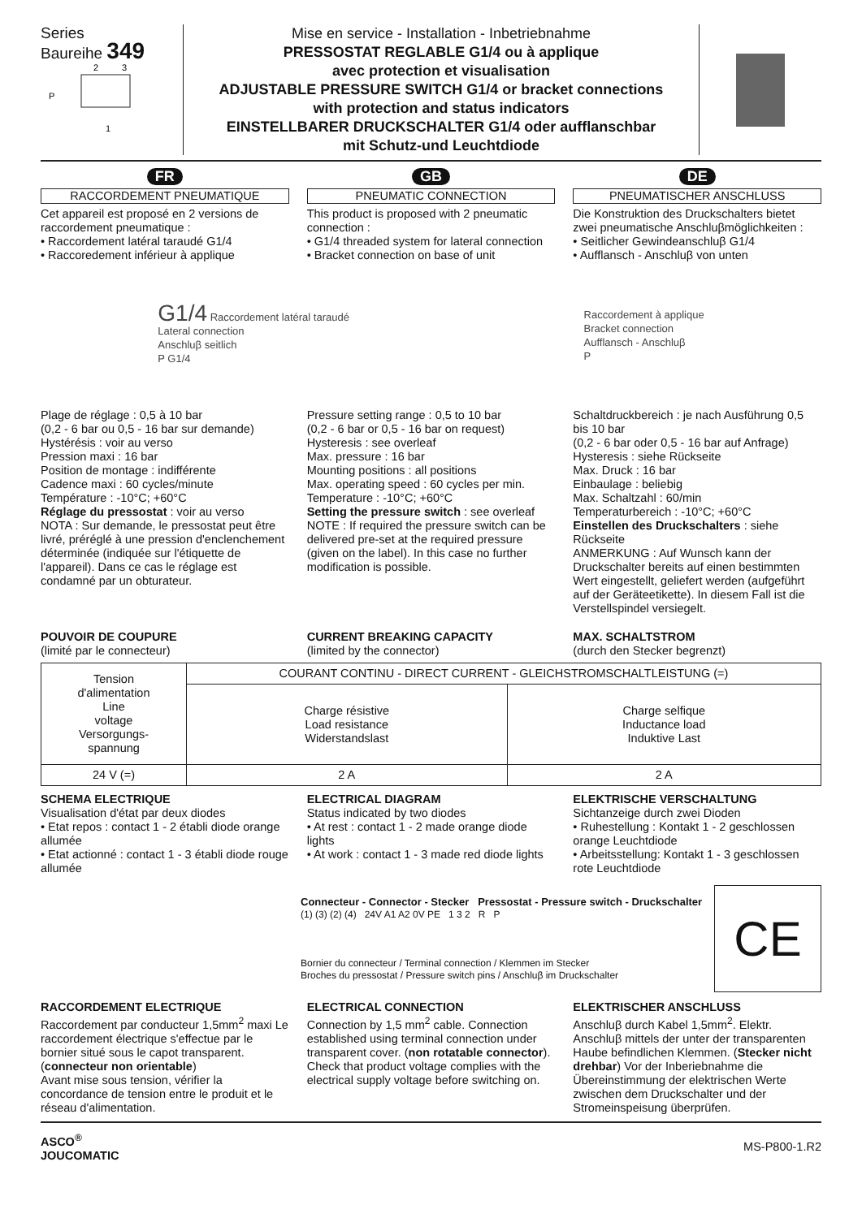Series
Baureihe 349
P
2
3
1
Mise en service - Installation - Inbetriebnahme
PRESSOSTAT REGLABLE G1/4 ou à applique
avec protection et visualisation
ADJUSTABLE PRESSURE SWITCH G1/4 or bracket connections
with protection and status indicators
EINSTELLBARER DRUCKSCHALTER G1/4 oder aufflanschbar
mit Schutz-und Leuchtdiode
FR
RACCORDEMENT PNEUMATIQUE
Cet appareil est proposé en 2 versions de raccordement pneumatique :
• Raccordement latéral taraudé G1/4
• Raccoredement inférieur à applique
GB
PNEUMATIC CONNECTION
This product is proposed with 2 pneumatic connection :
• G1/4 threaded system for lateral connection
• Bracket connection on base of unit
DE
PNEUMATISCHER ANSCHLUSS
Die Konstruktion des Druckschalters bietet zwei pneumatische Anschluβmöglichkeiten :
• Seitlicher Gewindeanschluβ G1/4
• Aufflansch - Anschluβ von unten
G1/4 Raccordement latéral taraudé
Lateral connection
Anschluβ seitlich
P G1/4
Raccordement à applique
Bracket connection
Aufflansch - Anschluβ
P
Plage de réglage : 0,5 à 10 bar
(0,2 - 6 bar ou 0,5 - 16 bar sur demande)
Hystérésis : voir au verso
Pression maxi : 16 bar
Position de montage : indifférente
Cadence maxi : 60 cycles/minute
Température : -10°C; +60°C
Réglage du pressostat : voir au verso
NOTA : Sur demande, le pressostat peut être livré, préréglé à une pression d'enclenchement déterminée (indiquée sur l'étiquette de l'appareil). Dans ce cas le réglage est condamné par un obturateur.
Pressure setting range : 0,5 to 10 bar
(0,2 - 6 bar or 0,5 - 16 bar on request)
Hysteresis : see overleaf
Max. pressure : 16 bar
Mounting positions : all positions
Max. operating speed : 60 cycles per min.
Temperature : -10°C; +60°C
Setting the pressure switch : see overleaf
NOTE : If required the pressure switch can be delivered pre-set at the required pressure (given on the label). In this case no further modification is possible.
Schaltdruckbereich : je nach Ausführung 0,5 bis 10 bar
(0,2 - 6 bar oder 0,5 - 16 bar auf Anfrage)
Hysteresis : siehe Rückseite
Max. Druck : 16 bar
Einbaulage : beliebig
Max. Schaltzahl : 60/min
Temperaturbereich : -10°C; +60°C
Einstellen des Druckschalters : siehe Rückseite
ANMERKUNG : Auf Wunsch kann der Druckschalter bereits auf einen bestimmten Wert eingestellt, geliefert werden (aufgeführt auf der Geräteetikette). In diesem Fall ist die Verstellspindel versiegelt.
POUVOIR DE COUPURE
(limité par le connecteur)
CURRENT BREAKING CAPACITY
(limited by the connector)
MAX. SCHALTSTROM
(durch den Stecker begrenzt)
| Tension d'alimentation Line voltage Versorgungs- spannung | COURANT CONTINU - DIRECT CURRENT - GLEICHSTROMSCHALTLEISTUNG (=) | |
| --- | --- | --- |
| | Charge résistive Load resistance Widerstandslast | Charge selfique Inductance load Induktive Last |
| 24 V (=) | 2 A | 2 A |
SCHEMA ELECTRIQUE
Visualisation d'état par deux diodes
• Etat repos : contact 1 - 2 établi diode orange allumée
• Etat actionné : contact 1 - 3 établi diode rouge allumée
ELECTRICAL DIAGRAM
Status indicated by two diodes
• At rest : contact 1 - 2 made orange diode lights
• At work : contact 1 - 3 made red diode lights
ELEKTRISCHE VERSCHALTUNG
Sichtanzeige durch zwei Dioden
• Ruhestellung : Kontakt 1 - 2 geschlossen orange Leuchtdiode
• Arbeitsstellung: Kontakt 1 - 3 geschlossen rote Leuchtdiode
Connecteur - Connector - Stecker Pressostat - Pressure switch - Druckschalter
(1) (3) (2) (4) 24V A1 A2 0V PE 1 3 2 R P
Bornier du connecteur / Terminal connection / Klemmen im Stecker
Broches du pressostat / Pressure switch pins / Anschluβ im Druckschalter
CE
RACCORDEMENT ELECTRIQUE
Raccordement par conducteur 1,5mm<sup>2</sup> maxi Le raccordement électrique s'effectue par le bornier situé sous le capot transparent. (connecteur non orientable)
Avant mise sous tension, vérifier la concordance de tension entre le produit et le réseau d'alimentation.
ELECTRICAL CONNECTION
Connection by 1,5 mm<sup>2</sup> cable. Connection established using terminal connection under transparent cover. (non rotatable connector).
Check that product voltage complies with the electrical supply voltage before switching on.
ELEKTRISCHER ANSCHLUSS
Anschluβ durch Kabel 1,5mm<sup>2</sup>. Elektr. Anschluβ mittels der unter der transparenten Haube befindlichen Klemmen. (Stecker nicht drehbar) Vor der Inberiebnahme die Übereinstimmung der elektrischen Werte zwischen dem Druckschalter und der Stromeinspeisung überprüfen.
ASCO<sup>®</sup>
JOUCOMATIC
MS-P800-1.R2